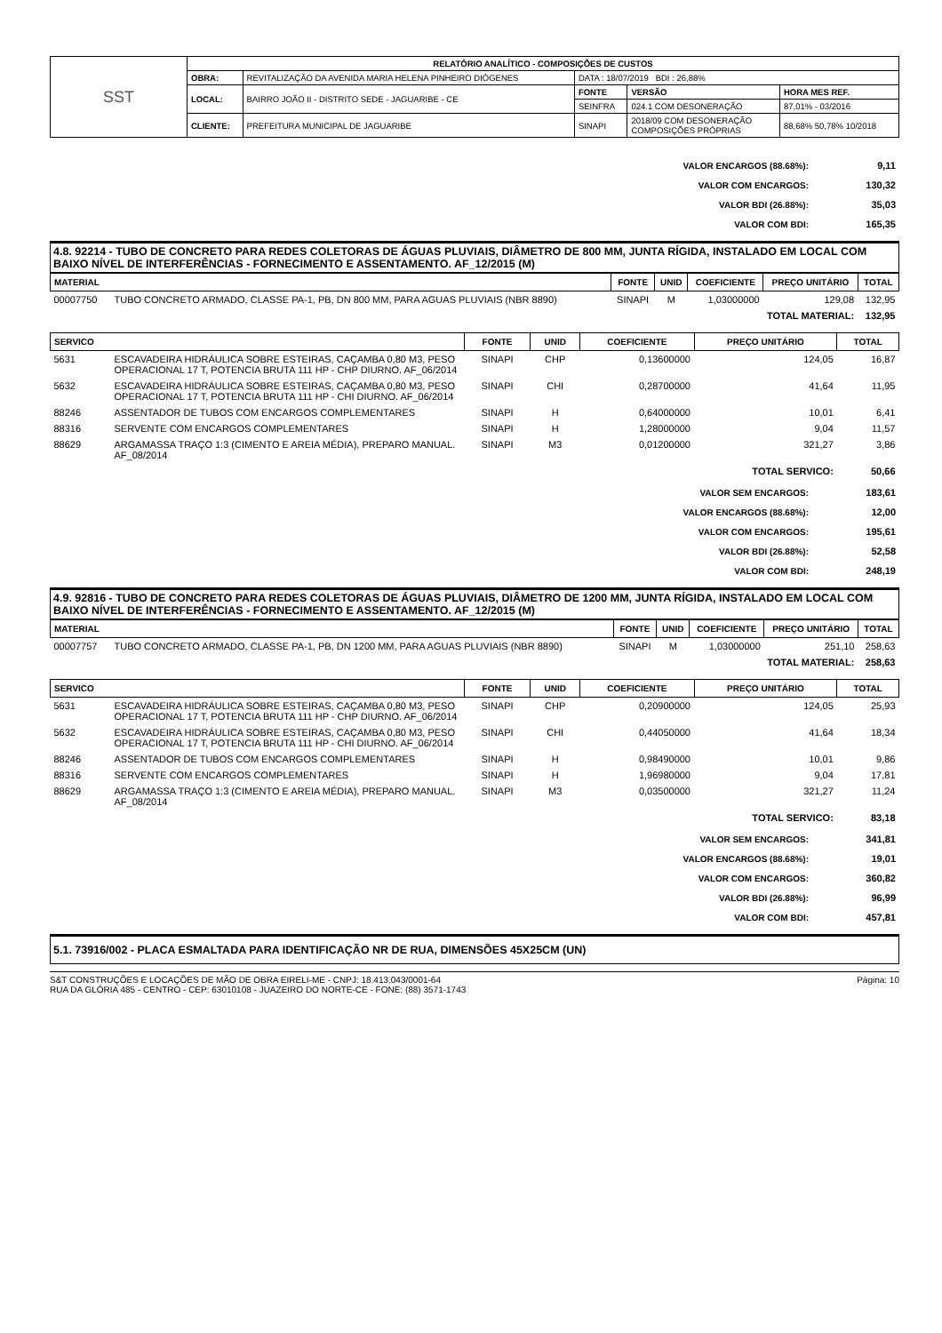| SST | RELATÓRIO ANALÍTICO - COMPOSIÇÕES DE CUSTOS | | | | |
| | OBRA: | REVITALIZAÇÃO DA AVENIDA MARIA HELENA PINHEIRO DIÓGENES | DATA : 18/07/2019 BDI : 26,88% | | |
| | LOCAL: | BAIRRO JOÃO II - DISTRITO SEDE - JAGUARIBE - CE | FONTE | VERSÃO | HORA MES REF. |
| | | | SEINFRA | 024.1 COM DESONERAÇÃO | 87,01% - 03/2016 |
| | CLIENTE: | PREFEITURA MUNICIPAL DE JAGUARIBE | SINAPI | 2018/09 COM DESONERAÇÃO COMPOSIÇÕES PRÓPRIAS | 88,68% 50,78% 10/2018 |
| VALOR ENCARGOS (88.68%): | 9,11 |
| VALOR COM ENCARGOS: | 130,32 |
| VALOR BDI (26.88%): | 35,03 |
| VALOR COM BDI: | 165,35 |
4.8. 92214 - TUBO DE CONCRETO PARA REDES COLETORAS DE ÁGUAS PLUVIAIS, DIÂMETRO DE 800 MM, JUNTA RÍGIDA, INSTALADO EM LOCAL COM BAIXO NÍVEL DE INTERFERÊNCIAS - FORNECIMENTO E ASSENTAMENTO. AF_12/2015 (M)
| MATERIAL | | FONTE | UNID | COEFICIENTE | PREÇO UNITÁRIO | TOTAL |
| --- | --- | --- | --- | --- | --- | --- |
| 00007750 | TUBO CONCRETO ARMADO, CLASSE PA-1, PB, DN 800 MM, PARA AGUAS PLUVIAIS (NBR 8890) | SINAPI | M | 1,03000000 | 129,08 | 132,95 |
| TOTAL MATERIAL: | | | | | | 132,95 |
| SERVICO | | FONTE | UNID | COEFICIENTE | PREÇO UNITÁRIO | TOTAL |
| --- | --- | --- | --- | --- | --- | --- |
| 5631 | ESCAVADEIRA HIDRÁULICA SOBRE ESTEIRAS, CAÇAMBA 0,80 M3, PESO OPERACIONAL 17 T, POTENCIA BRUTA 111 HP - CHP DIURNO. AF_06/2014 | SINAPI | CHP | 0,13600000 | 124,05 | 16,87 |
| 5632 | ESCAVADEIRA HIDRÁULICA SOBRE ESTEIRAS, CAÇAMBA 0,80 M3, PESO OPERACIONAL 17 T, POTENCIA BRUTA 111 HP - CHI DIURNO. AF_06/2014 | SINAPI | CHI | 0,28700000 | 41,64 | 11,95 |
| 88246 | ASSENTADOR DE TUBOS COM ENCARGOS COMPLEMENTARES | SINAPI | H | 0,64000000 | 10,01 | 6,41 |
| 88316 | SERVENTE COM ENCARGOS COMPLEMENTARES | SINAPI | H | 1,28000000 | 9,04 | 11,57 |
| 88629 | ARGAMASSA TRAÇO 1:3 (CIMENTO E AREIA MÉDIA), PREPARO MANUAL. AF_08/2014 | SINAPI | M3 | 0,01200000 | 321,27 | 3,86 |
| TOTAL SERVICO: | | | | | | 50,66 |
| VALOR SEM ENCARGOS: | 183,61 |
| VALOR ENCARGOS (88.68%): | 12,00 |
| VALOR COM ENCARGOS: | 195,61 |
| VALOR BDI (26.88%): | 52,58 |
| VALOR COM BDI: | 248,19 |
4.9. 92816 - TUBO DE CONCRETO PARA REDES COLETORAS DE ÁGUAS PLUVIAIS, DIÂMETRO DE 1200 MM, JUNTA RÍGIDA, INSTALADO EM LOCAL COM BAIXO NÍVEL DE INTERFERÊNCIAS - FORNECIMENTO E ASSENTAMENTO. AF_12/2015 (M)
| MATERIAL | | FONTE | UNID | COEFICIENTE | PREÇO UNITÁRIO | TOTAL |
| --- | --- | --- | --- | --- | --- | --- |
| 00007757 | TUBO CONCRETO ARMADO, CLASSE PA-1, PB, DN 1200 MM, PARA AGUAS PLUVIAIS (NBR 8890) | SINAPI | M | 1,03000000 | 251,10 | 258,63 |
| TOTAL MATERIAL: | | | | | | 258,63 |
| SERVICO | | FONTE | UNID | COEFICIENTE | PREÇO UNITÁRIO | TOTAL |
| --- | --- | --- | --- | --- | --- | --- |
| 5631 | ESCAVADEIRA HIDRÁULICA SOBRE ESTEIRAS, CAÇAMBA 0,80 M3, PESO OPERACIONAL 17 T, POTENCIA BRUTA 111 HP - CHP DIURNO. AF_06/2014 | SINAPI | CHP | 0,20900000 | 124,05 | 25,93 |
| 5632 | ESCAVADEIRA HIDRÁULICA SOBRE ESTEIRAS, CAÇAMBA 0,80 M3, PESO OPERACIONAL 17 T, POTENCIA BRUTA 111 HP - CHI DIURNO. AF_06/2014 | SINAPI | CHI | 0,44050000 | 41,64 | 18,34 |
| 88246 | ASSENTADOR DE TUBOS COM ENCARGOS COMPLEMENTARES | SINAPI | H | 0,98490000 | 10,01 | 9,86 |
| 88316 | SERVENTE COM ENCARGOS COMPLEMENTARES | SINAPI | H | 1,96980000 | 9,04 | 17,81 |
| 88629 | ARGAMASSA TRAÇO 1:3 (CIMENTO E AREIA MÉDIA), PREPARO MANUAL. AF_08/2014 | SINAPI | M3 | 0,03500000 | 321,27 | 11,24 |
| TOTAL SERVICO: | | | | | | 83,18 |
| VALOR SEM ENCARGOS: | 341,81 |
| VALOR ENCARGOS (88.68%): | 19,01 |
| VALOR COM ENCARGOS: | 360,82 |
| VALOR BDI (26.88%): | 96,99 |
| VALOR COM BDI: | 457,81 |
5.1. 73916/002 - PLACA ESMALTADA PARA IDENTIFICAÇÃO NR DE RUA, DIMENSÕES 45X25CM (UN)
S&T CONSTRUÇÕES E LOCAÇÕES DE MÃO DE OBRA EIRELI-ME - CNPJ: 18.413.043/0001-64
RUA DA GLÓRIA 485 - CENTRO - CEP: 63010108 - JUAZEIRO DO NORTE-CE - FONE: (88) 3571-1743
Página: 10